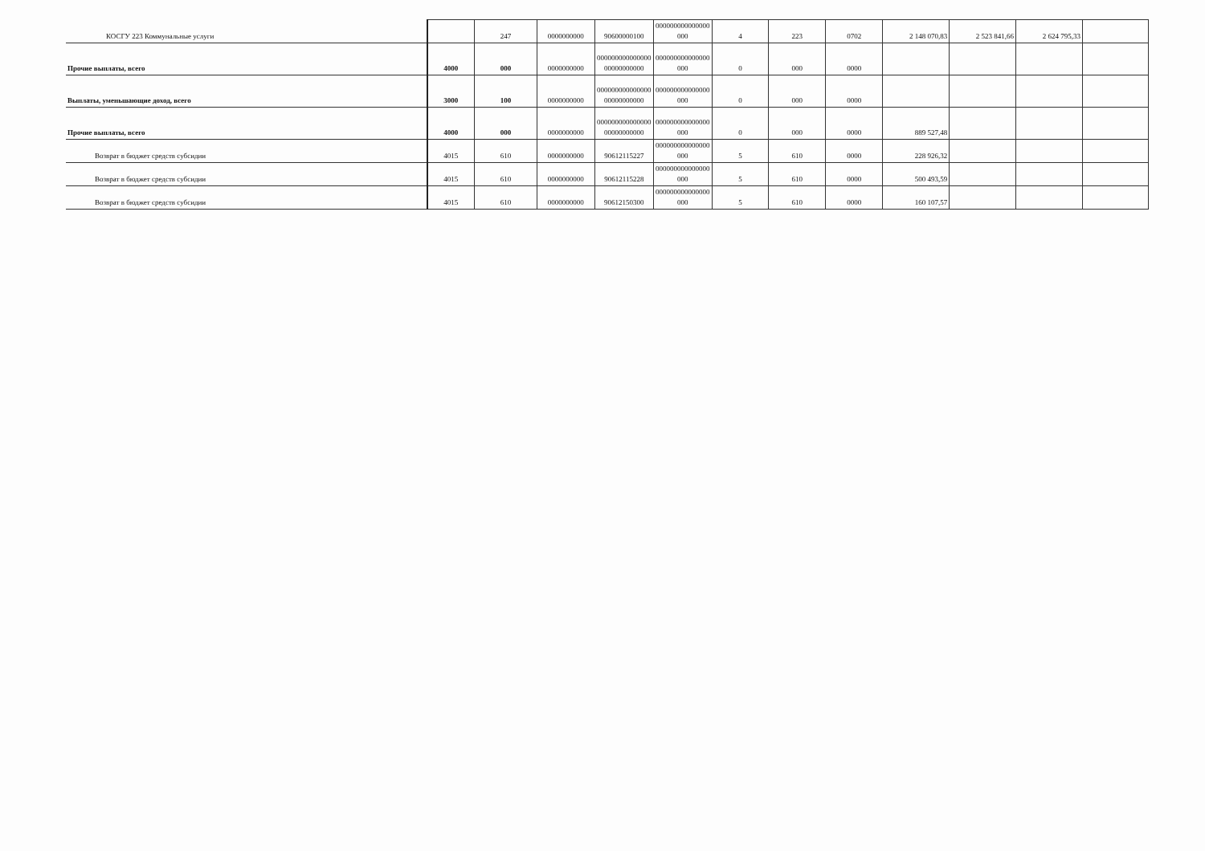| КОСГУ 223 Коммунальные услуги | | 247 | 0000000000 | 90600000100 | 000000000000000 000 | 4 | 223 | 0702 | 2 148 070,83 | 2 523 841,66 | 2 624 795,33 | |
| Прочие выплаты, всего | 4000 | 000 | 0000000000 | 000000000000000 00000000000 | 000000000000000 000 | 0 | 000 | 0000 | | | | |
| Выплаты, уменьшающие доход, всего | 3000 | 100 | 0000000000 | 000000000000000 00000000000 | 000000000000000 000 | 0 | 000 | 0000 | | | | |
| Прочие выплаты, всего | 4000 | 000 | 0000000000 | 000000000000000 00000000000 | 000000000000000 000 | 0 | 000 | 0000 | 889 527,48 | | | |
| Возврат в бюджет средств субсидии | 4015 | 610 | 0000000000 | 90612115227 | 000000000000000 000 | 5 | 610 | 0000 | 228 926,32 | | | |
| Возврат в бюджет средств субсидии | 4015 | 610 | 0000000000 | 90612115228 | 000000000000000 000 | 5 | 610 | 0000 | 500 493,59 | | | |
| Возврат в бюджет средств субсидии | 4015 | 610 | 0000000000 | 90612150300 | 000000000000000 000 | 5 | 610 | 0000 | 160 107,57 | | | |